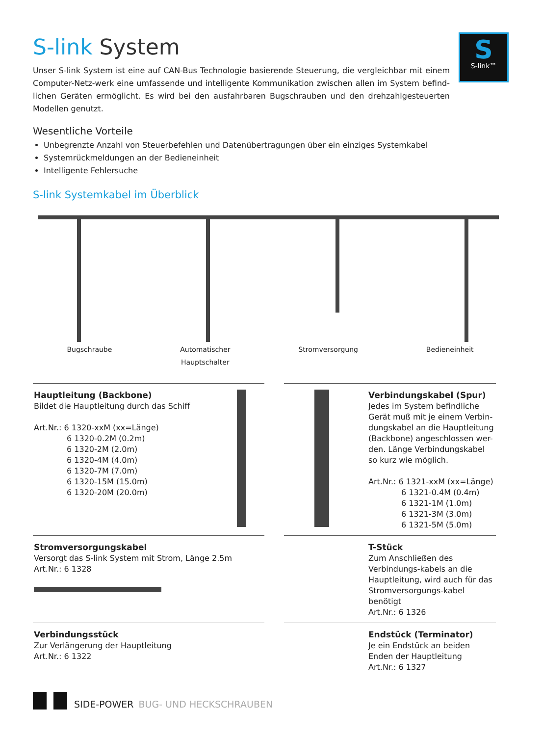S
S-link™
S-link System
Unser S-link System ist eine auf CAN-Bus Technologie basierende Steuerung, die vergleichbar mit einem Computer-Netz-werk eine umfassende und intelligente Kommunikation zwischen allen im System befind-lichen Geräten ermöglicht. Es wird bei den ausfahrbaren Bugschrauben und den drehzahlgesteuerten Modellen genutzt.
Wesentliche Vorteile
Unbegrenzte Anzahl von Steuerbefehlen und Datenübertragungen über ein einziges Systemkabel
Systemrückmeldungen an der Bedieneinheit
Intelligente Fehlersuche
S-link Systemkabel im Überblick
Bugschraube Automatischer
Hauptschalter
Stromversorgung Bedieneinheit
Hauptleitung (Backbone)
Bildet die Hauptleitung durch das Schiff
Art.Nr.: 6 1320-xxM (xx=Länge)
6 1320-0.2M (0.2m)
6 1320-2M (2.0m)
6 1320-4M (4.0m)
6 1320-7M (7.0m)
6 1320-15M (15.0m)
6 1320-20M (20.0m)
Verbindungskabel (Spur)
Jedes im System befindliche Gerät muß mit je einem Verbin-dungskabel an die Hauptleitung (Backbone) angeschlossen wer-den. Länge Verbindungskabel so kurz wie möglich.
Art.Nr.: 6 1321-xxM (xx=Länge)
6 1321-0.4M (0.4m)
6 1321-1M (1.0m)
6 1321-3M (3.0m)
6 1321-5M (5.0m)
Stromversorgungskabel
Versorgt das S-link System mit Strom, Länge 2.5m
Art.Nr.: 6 1328
T-Stück
Zum Anschließen des Verbindungs-kabels an die Hauptleitung, wird auch für das Stromversorgungs-kabel benötigt
Art.Nr.: 6 1326
Verbindungsstück
Zur Verlängerung der Hauptleitung
Art.Nr.: 6 1322
Endstück (Terminator)
Je ein Endstück an beiden Enden der Hauptleitung
Art.Nr.: 6 1327
SIDE-POWER BUG- UND HECKSCHRAUBEN